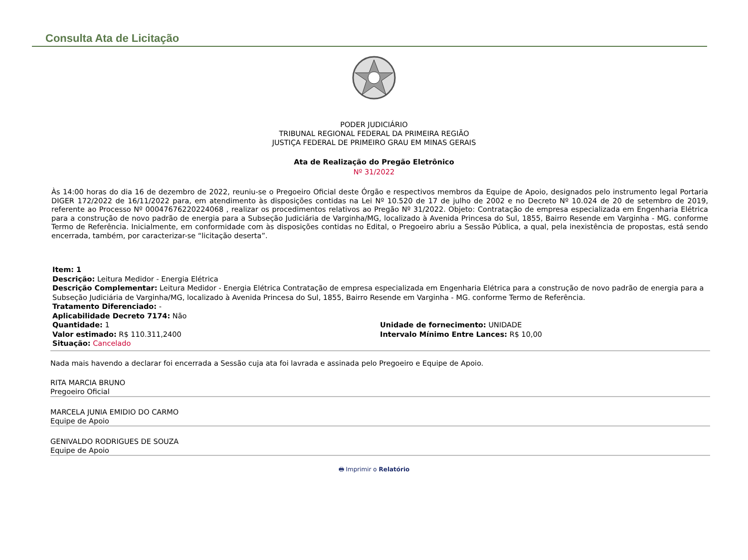Consulta Ata de Licitação
PODER JUDICIÁRIO
TRIBUNAL REGIONAL FEDERAL DA PRIMEIRA REGIÃO
JUSTIÇA FEDERAL DE PRIMEIRO GRAU EM MINAS GERAIS
Ata de Realização do Pregão Eletrônico
Nº 31/2022
Às 14:00 horas do dia 16 de dezembro de 2022, reuniu-se o Pregoeiro Oficial deste Órgão e respectivos membros da Equipe de Apoio, designados pelo instrumento legal Portaria DIGER 172/2022 de 16/11/2022 para, em atendimento às disposições contidas na Lei Nº 10.520 de 17 de julho de 2002 e no Decreto Nº 10.024 de 20 de setembro de 2019, referente ao Processo Nº 00047676220224068 , realizar os procedimentos relativos ao Pregão Nº 31/2022. Objeto: Contratação de empresa especializada em Engenharia Elétrica para a construção de novo padrão de energia para a Subseção Judiciária de Varginha/MG, localizado à Avenida Princesa do Sul, 1855, Bairro Resende em Varginha - MG. conforme Termo de Referência. Inicialmente, em conformidade com às disposições contidas no Edital, o Pregoeiro abriu a Sessão Pública, a qual, pela inexistência de propostas, está sendo encerrada, também, por caracterizar-se “licitação deserta”.
Item: 1
Descrição: Leitura Medidor - Energia Elétrica
Descrição Complementar: Leitura Medidor - Energia Elétrica Contratação de empresa especializada em Engenharia Elétrica para a construção de novo padrão de energia para a Subseção Judiciária de Varginha/MG, localizado à Avenida Princesa do Sul, 1855, Bairro Resende em Varginha - MG. conforme Termo de Referência.
Tratamento Diferenciado: -
Aplicabilidade Decreto 7174: Não
Quantidade: 1 Unidade de fornecimento: UNIDADE
Valor estimado: R$ 110.311,2400 Intervalo Mínimo Entre Lances: R$ 10,00
Situação: Cancelado
Nada mais havendo a declarar foi encerrada a Sessão cuja ata foi lavrada e assinada pelo Pregoeiro e Equipe de Apoio.
RITA MARCIA BRUNO
Pregoeiro Oficial
MARCELA JUNIA EMIDIO DO CARMO
Equipe de Apoio
GENIVALDO RODRIGUES DE SOUZA
Equipe de Apoio
🖶 Imprimir o Relatório